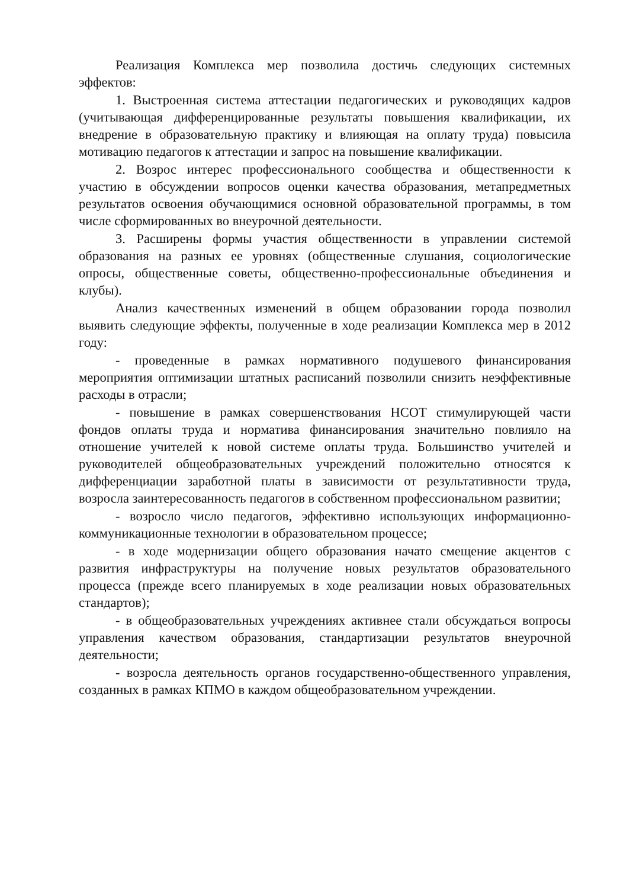Реализация Комплекса мер позволила достичь следующих системных эффектов:
1. Выстроенная система аттестации педагогических и руководящих кадров (учитывающая дифференцированные результаты повышения квалификации, их внедрение в образовательную практику и влияющая на оплату труда) повысила мотивацию педагогов к аттестации и запрос на повышение квалификации.
2. Возрос интерес профессионального сообщества и общественности к участию в обсуждении вопросов оценки качества образования, метапредметных результатов освоения обучающимися основной образовательной программы, в том числе сформированных во внеурочной деятельности.
3. Расширены формы участия общественности в управлении системой образования на разных ее уровнях (общественные слушания, социологические опросы, общественные советы, общественно-профессиональные объединения и клубы).
Анализ качественных изменений в общем образовании города позволил выявить следующие эффекты, полученные в ходе реализации Комплекса мер в 2012 году:
- проведенные в рамках нормативного подушевого финансирования мероприятия оптимизации штатных расписаний позволили снизить неэффективные расходы в отрасли;
- повышение в рамках совершенствования НСОТ стимулирующей части фондов оплаты труда и норматива финансирования значительно повлияло на отношение учителей к новой системе оплаты труда. Большинство учителей и руководителей общеобразовательных учреждений положительно относятся к дифференциации заработной платы в зависимости от результативности труда, возросла заинтересованность педагогов в собственном профессиональном развитии;
- возросло число педагогов, эффективно использующих информационно-коммуникационные технологии в образовательном процессе;
- в ходе модернизации общего образования начато смещение акцентов с развития инфраструктуры на получение новых результатов образовательного процесса (прежде всего планируемых в ходе реализации новых образовательных стандартов);
- в общеобразовательных учреждениях активнее стали обсуждаться вопросы управления качеством образования, стандартизации результатов внеурочной деятельности;
- возросла деятельность органов государственно-общественного управления, созданных в рамках КПМО в каждом общеобразовательном учреждении.